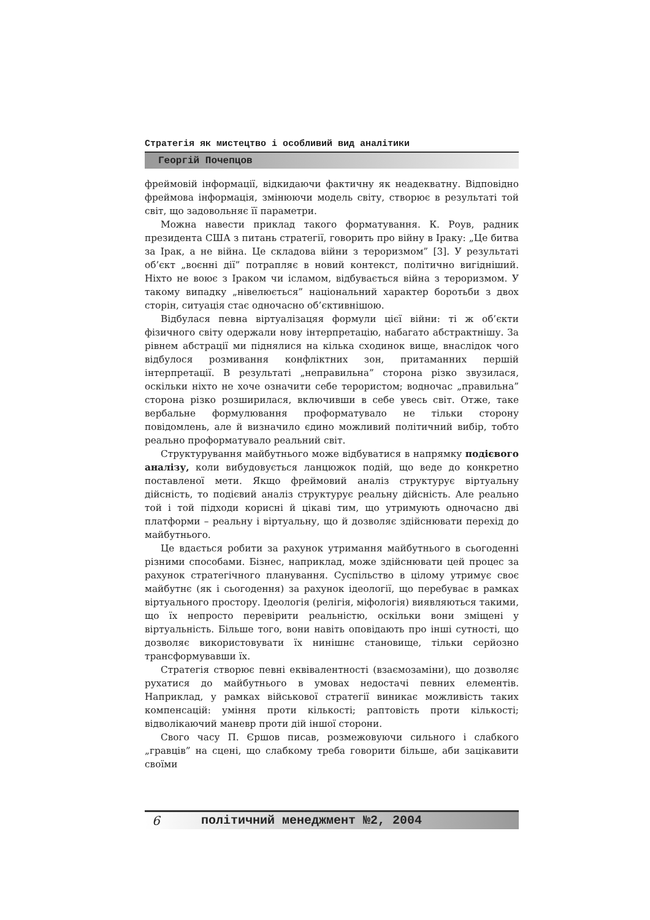Стратегія як мистецтво і особливий вид аналітики
Георгій Почепцов
фреймовій інформації, відкидаючи фактичну як неадекватну. Відповідно фреймова інформація, змінюючи модель світу, створює в результаті той світ, що задовольняє її параметри.
Можна навести приклад такого форматування. К. Роув, радник президента США з питань стратегії, говорить про війну в Іраку: „Це битва за Ірак, а не війна. Це складова війни з тероризмом” [3]. У результаті об’єкт „воєнні дії” потрапляє в новий контекст, політично вигідніший. Ніхто не воює з Іраком чи ісламом, відбувається війна з тероризмом. У такому випадку „нівелюється” національний характер боротьби з двох сторін, ситуація стає одночасно об’єктивнішою.
Відбулася певна віртуалізацяя формули цієї війни: ті ж об’єкти фізичного світу одержали нову інтерпретацію, набагато абстрактнішу. За рівнем абстрації ми піднялися на кілька сходинок вище, внаслідок чого відбулося розмивання конфліктних зон, притаманних першій інтерпретації. В результаті „неправильна” сторона різко звузилася, оскільки ніхто не хоче означити себе терористом; водночас „правильна” сторона різко розширилася, включивши в себе увесь світ. Отже, таке вербальне формулювання проформатувало не тільки сторону повідомлень, але й визначило єдино можливий політичний вибір, тобто реально проформатувало реальний світ.
Структурування майбутнього може відбуватися в напрямку подієвого аналізу, коли вибудовується ланцюжок подій, що веде до конкретно поставленої мети. Якщо фреймовий аналіз структурує віртуальну дійсність, то подієвий аналіз структурує реальну дійсність. Але реально той і той підходи корисні й цікаві тим, що утримують одночасно дві платформи – реальну і віртуальну, що й дозволяє здійснювати перехід до майбутнього.
Це вдається робити за рахунок утримання майбутнього в сьогоденні різними способами. Бізнес, наприклад, може здійснювати цей процес за рахунок стратегічного планування. Суспільство в цілому утримує своє майбутнє (як і сьогодення) за рахунок ідеології, що перебуває в рамках віртуального простору. Ідеологія (релігія, міфологія) виявляються такими, що їх непросто перевірити реальністю, оскільки вони зміщені у віртуальність. Більше того, вони навіть оповідають про інші сутності, що дозволяє використовувати їх нинішнє становище, тільки серйозно трансформувавши їх.
Стратегія створює певні еквівалентності (взаємозаміни), що дозволяє рухатися до майбутнього в умовах недостачі певних елементів. Наприклад, у рамках військової стратегії виникає можливість таких компенсацій: уміння проти кількості; раптовість проти кількості; відволікаючий маневр проти дій іншої сторони.
Свого часу П. Єршов писав, розмежовуючи сильного і слабкого „гравців” на сцені, що слабкому треба говорити більше, аби зацікавити своїми
6 політичний менеджмент №2, 2004